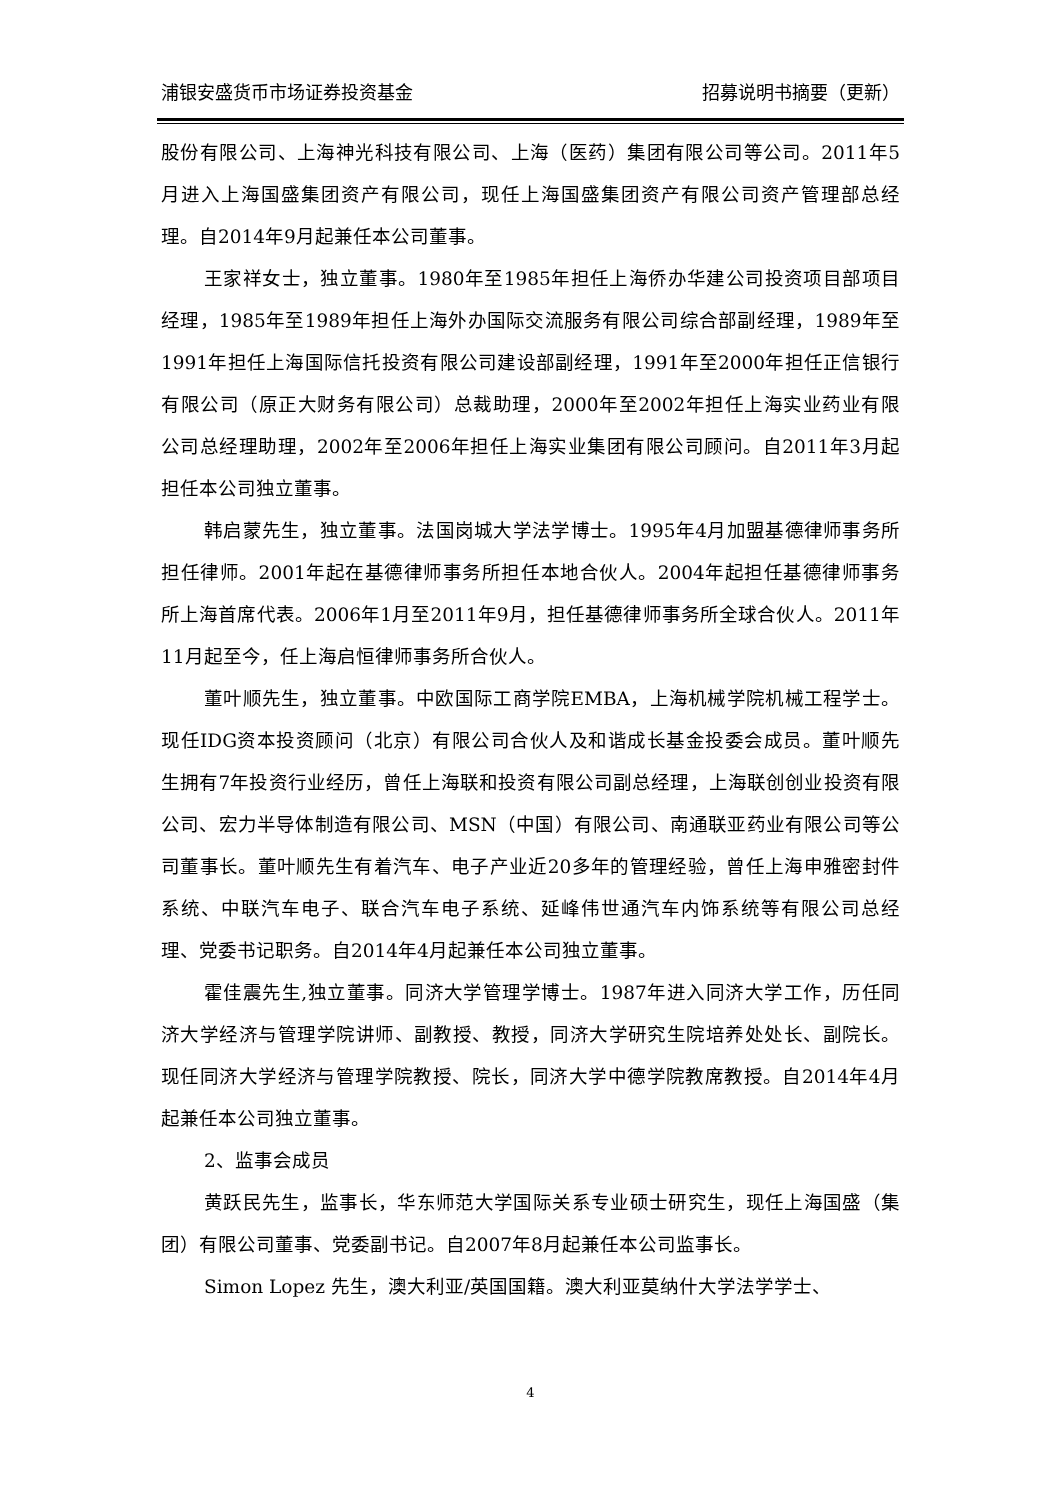浦银安盛货币市场证券投资基金 招募说明书摘要（更新）
股份有限公司、上海神光科技有限公司、上海（医药）集团有限公司等公司。2011年5月进入上海国盛集团资产有限公司，现任上海国盛集团资产有限公司资产管理部总经理。自2014年9月起兼任本公司董事。
王家祥女士，独立董事。1980年至1985年担任上海侨办华建公司投资项目部项目经理，1985年至1989年担任上海外办国际交流服务有限公司综合部副经理，1989年至1991年担任上海国际信托投资有限公司建设部副经理，1991年至2000年担任正信银行有限公司（原正大财务有限公司）总裁助理，2000年至2002年担任上海实业药业有限公司总经理助理，2002年至2006年担任上海实业集团有限公司顾问。自2011年3月起担任本公司独立董事。
韩启蒙先生，独立董事。法国岗城大学法学博士。1995年4月加盟基德律师事务所担任律师。2001年起在基德律师事务所担任本地合伙人。2004年起担任基德律师事务所上海首席代表。2006年1月至2011年9月，担任基德律师事务所全球合伙人。2011年11月起至今，任上海启恒律师事务所合伙人。
董叶顺先生，独立董事。中欧国际工商学院EMBA，上海机械学院机械工程学士。现任IDG资本投资顾问（北京）有限公司合伙人及和谐成长基金投委会成员。董叶顺先生拥有7年投资行业经历，曾任上海联和投资有限公司副总经理，上海联创创业投资有限公司、宏力半导体制造有限公司、MSN（中国）有限公司、南通联亚药业有限公司等公司董事长。董叶顺先生有着汽车、电子产业近20多年的管理经验，曾任上海申雅密封件系统、中联汽车电子、联合汽车电子系统、延峰伟世通汽车内饰系统等有限公司总经理、党委书记职务。自2014年4月起兼任本公司独立董事。
霍佳震先生,独立董事。同济大学管理学博士。1987年进入同济大学工作，历任同济大学经济与管理学院讲师、副教授、教授，同济大学研究生院培养处处长、副院长。现任同济大学经济与管理学院教授、院长，同济大学中德学院教席教授。自2014年4月起兼任本公司独立董事。
2、监事会成员
黄跃民先生，监事长，华东师范大学国际关系专业硕士研究生，现任上海国盛（集团）有限公司董事、党委副书记。自2007年8月起兼任本公司监事长。
Simon Lopez 先生，澳大利亚/英国国籍。澳大利亚莫纳什大学法学学士、
4